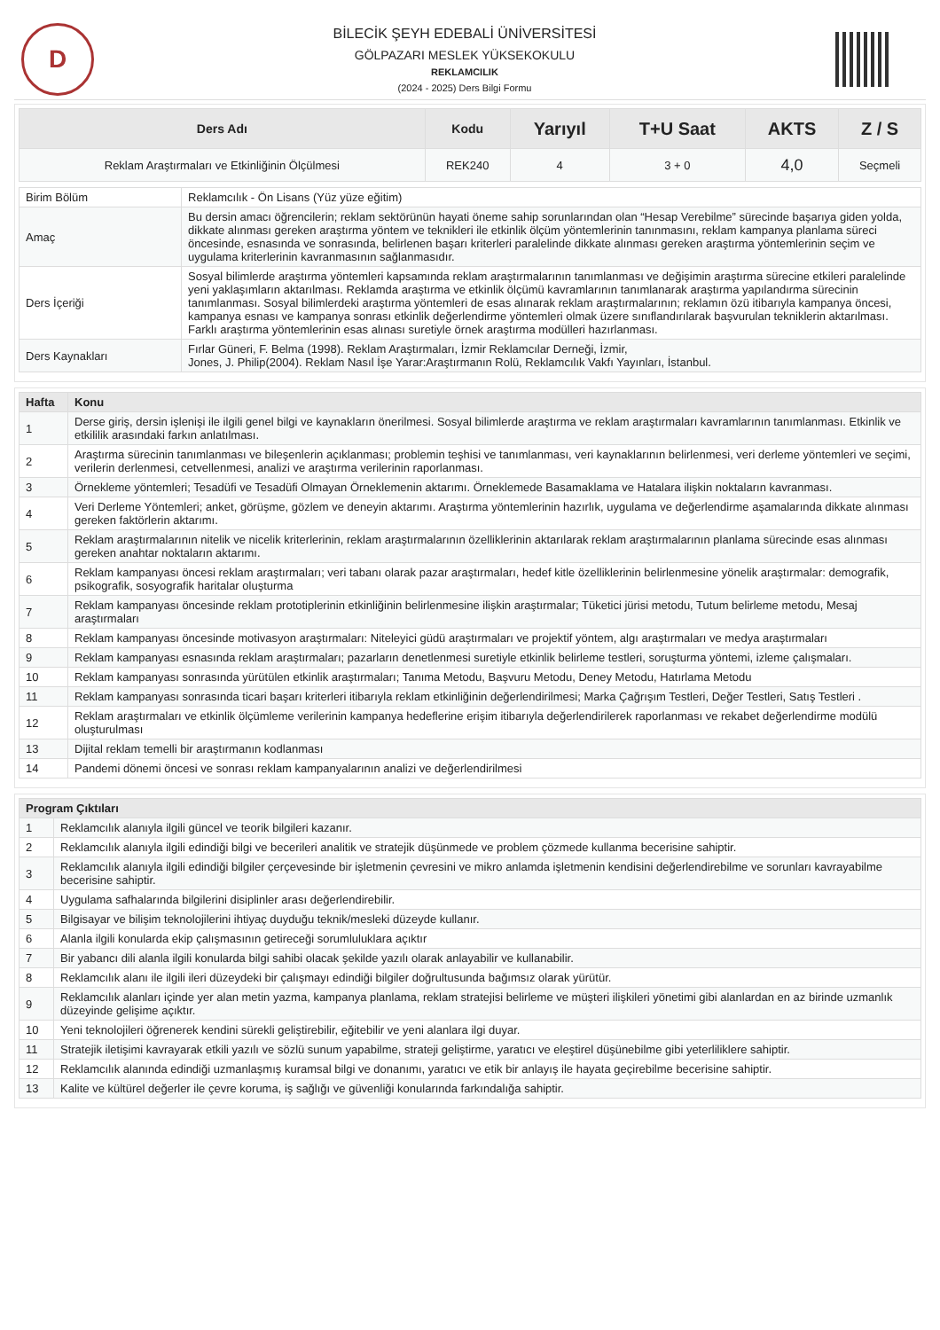D
BİLECİK ŞEYH EDEBALİ ÜNİVERSİTESİ
GÖLPAZARI MESLEK YÜKSEKOKULU
REKLAMCILIK
(2024 - 2025) Ders Bilgi Formu
| Ders Adı | Kodu | Yarıyıl | T+U Saat | AKTS | Z / S |
| --- | --- | --- | --- | --- | --- |
| Reklam Araştırmaları ve Etkinliğinin Ölçülmesi | REK240 | 4 | 3 + 0 | 4,0 | Seçmeli |
| Birim Bölüm | Reklamcılık - Ön Lisans (Yüz yüze eğitim) |
| Amaç | Bu dersin amacı öğrencilerin; reklam sektörünün hayati öneme sahip sorunlarından olan “Hesap Verebilme” sürecinde başarıya giden yolda, dikkate alınması gereken araştırma yöntem ve teknikleri ile etkinlik ölçüm yöntemlerinin tanınmasını, reklam kampanya planlama süreci öncesinde, esnasında ve sonrasında, belirlenen başarı kriterleri paralelinde dikkate alınması gereken araştırma yöntemlerinin seçim ve uygulama kriterlerinin kavranmasının sağlanmasıdır. |
| Ders İçeriği | Sosyal bilimlerde araştırma yöntemleri kapsamında reklam araştırmalarının tanımlanması ve değişimin araştırma sürecine etkileri paralelinde yeni yaklaşımların aktarılması. Reklamda araştırma ve etkinlik ölçümü kavramlarının tanımlanarak araştırma yapılandırma sürecinin tanımlanması. Sosyal bilimlerdeki araştırma yöntemleri de esas alınarak reklam araştırmalarının; reklamın özü itibarıyla kampanya öncesi, kampanya esnası ve kampanya sonrası etkinlik değerlendirme yöntemleri olmak üzere sınıflandırılarak başvurulan tekniklerin aktarılması. Farklı araştırma yöntemlerinin esas alınası suretiyle örnek araştırma modülleri hazırlanması. |
| Ders Kaynakları | Fırlar Güneri, F. Belma (1998). Reklam Araştırmaları, İzmir Reklamcılar Derneği, İzmir, Jones, J. Philip(2004). Reklam Nasıl İşe Yarar:Araştırmanın Rolü, Reklamcılık Vakfı Yayınları, İstanbul. |
| Hafta | Konu |
| --- | --- |
| 1 | Derse giriş, dersin işlenişi ile ilgili genel bilgi ve kaynakların önerilmesi. Sosyal bilimlerde araştırma ve reklam araştırmaları kavramlarının tanımlanması. Etkinlik ve etkililik arasındaki farkın anlatılması. |
| 2 | Araştırma sürecinin tanımlanması ve bileşenlerin açıklanması; problemin teşhisi ve tanımlanması, veri kaynaklarının belirlenmesi, veri derleme yöntemleri ve seçimi, verilerin derlenmesi, cetvellenmesi, analizi ve araştırma verilerinin raporlanması. |
| 3 | Örnekleme yöntemleri; Tesadüfi ve Tesadüfi Olmayan Örneklemenin aktarımı. Örneklemede Basamaklama ve Hatalara ilişkin noktaların kavranması. |
| 4 | Veri Derleme Yöntemleri; anket, görüşme, gözlem ve deneyin aktarımı. Araştırma yöntemlerinin hazırlık, uygulama ve değerlendirme aşamalarında dikkate alınması gereken faktörlerin aktarımı. |
| 5 | Reklam araştırmalarının nitelik ve nicelik kriterlerinin, reklam araştırmalarının özelliklerinin aktarılarak reklam araştırmalarının planlama sürecinde esas alınması gereken anahtar noktaların aktarımı. |
| 6 | Reklam kampanyası öncesi reklam araştırmaları; veri tabanı olarak pazar araştırmaları, hedef kitle özelliklerinin belirlenmesine yönelik araştırmalar: demografik, psikografik, sosyografik haritalar oluşturma |
| 7 | Reklam kampanyası öncesinde reklam prototiplerinin etkinliğinin belirlenmesine ilişkin araştırmalar; Tüketici jürisi metodu, Tutum belirleme metodu, Mesaj araştırmaları |
| 8 | Reklam kampanyası öncesinde motivasyon araştırmaları: Niteleyici güdü araştırmaları ve projektif yöntem, algı araştırmaları ve medya araştırmaları |
| 9 | Reklam kampanyası esnasında reklam araştırmaları; pazarların denetlenmesi suretiyle etkinlik belirleme testleri, soruşturma yöntemi, izleme çalışmaları. |
| 10 | Reklam kampanyası sonrasında yürütülen etkinlik araştırmaları; Tanıma Metodu, Başvuru Metodu, Deney Metodu, Hatırlama Metodu |
| 11 | Reklam kampanyası sonrasında ticari başarı kriterleri itibarıyla reklam etkinliğinin değerlendirilmesi; Marka Çağrışım Testleri, Değer Testleri, Satış Testleri . |
| 12 | Reklam araştırmaları ve etkinlik ölçümleme verilerinin kampanya hedeflerine erişim itibarıyla değerlendirilerek raporlanması ve rekabet değerlendirme modülü oluşturulması |
| 13 | Dijital reklam temelli bir araştırmanın kodlanması |
| 14 | Pandemi dönemi öncesi ve sonrası reklam kampanyalarının analizi ve değerlendirilmesi |
| Program Çıktıları | |
| --- | --- |
| 1 | Reklamcılık alanıyla ilgili güncel ve teorik bilgileri kazanır. |
| 2 | Reklamcılık alanıyla ilgili edindiği bilgi ve becerileri analitik ve stratejik düşünmede ve problem çözmede kullanma becerisine sahiptir. |
| 3 | Reklamcılık alanıyla ilgili edindiği bilgiler çerçevesinde bir işletmenin çevresini ve mikro anlamda işletmenin kendisini değerlendirebilme ve sorunları kavrayabilme becerisine sahiptir. |
| 4 | Uygulama safhalarında bilgilerini disiplinler arası değerlendirebilir. |
| 5 | Bilgisayar ve bilişim teknolojilerini ihtiyaç duyduğu teknik/mesleki düzeyde kullanır. |
| 6 | Alanla ilgili konularda ekip çalışmasının getireceği sorumluluklara açıktır |
| 7 | Bir yabancı dili alanla ilgili konularda bilgi sahibi olacak şekilde yazılı olarak anlayabilir ve kullanabilir. |
| 8 | Reklamcılık alanı ile ilgili ileri düzeydeki bir çalışmayı edindiği bilgiler doğrultusunda bağımsız olarak yürütür. |
| 9 | Reklamcılık alanları içinde yer alan metin yazma, kampanya planlama, reklam stratejisi belirleme ve müşteri ilişkileri yönetimi gibi alanlardan en az birinde uzmanlık düzeyinde gelişime açıktır. |
| 10 | Yeni teknolojileri öğrenerek kendini sürekli geliştirebilir, eğitebilir ve yeni alanlara ilgi duyar. |
| 11 | Stratejik iletişimi kavrayarak etkili yazılı ve sözlü sunum yapabilme, strateji geliştirme, yaratıcı ve eleştirel düşünebilme gibi yeterliliklere sahiptir. |
| 12 | Reklamcılık alanında edindiği uzmanlaşmış kuramsal bilgi ve donanımı, yaratıcı ve etik bir anlayış ile hayata geçirebilme becerisine sahiptir. |
| 13 | Kalite ve kültürel değerler ile çevre koruma, iş sağlığı ve güvenliği konularında farkındalığa sahiptir. |